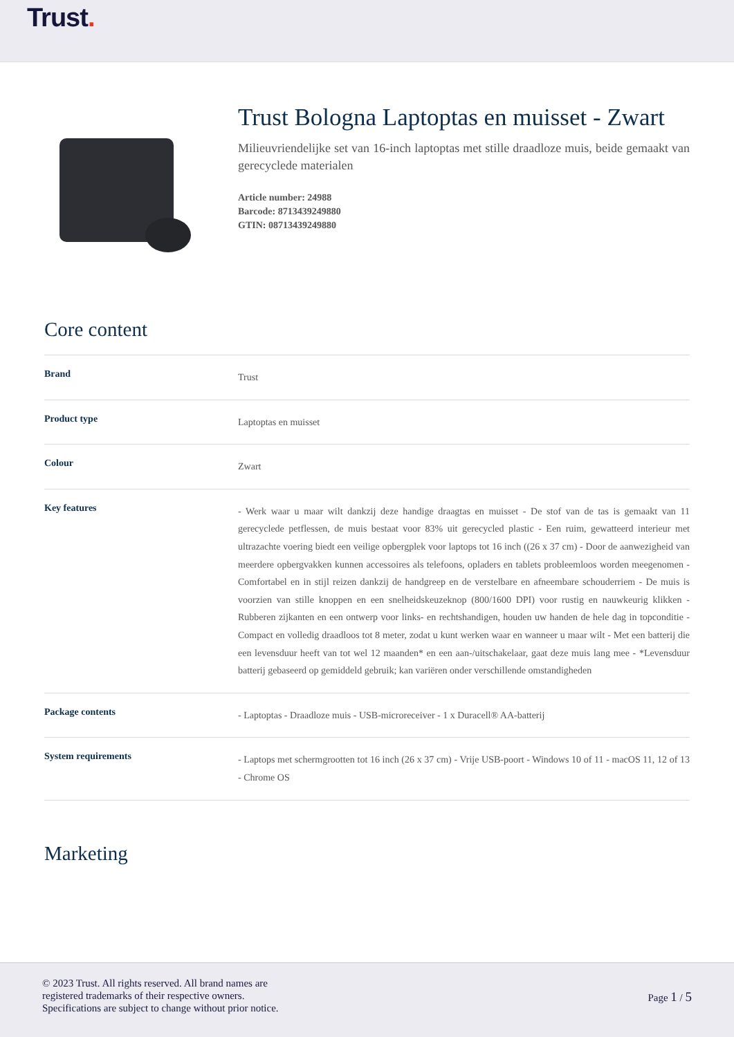Trust.
Trust Bologna Laptoptas en muisset - Zwart
Milieuvriendelijke set van 16-inch laptoptas met stille draadloze muis, beide gemaakt van gerecyclede materialen
Article number: 24988
Barcode: 8713439249880
GTIN: 08713439249880
Core content
| Brand | Trust |
| Product type | Laptoptas en muisset |
| Colour | Zwart |
| Key features | - Werk waar u maar wilt dankzij deze handige draagtas en muisset - De stof van de tas is gemaakt van 11 gerecyclede petflessen, de muis bestaat voor 83% uit gerecycled plastic - Een ruim, gewatteerd interieur met ultrazachte voering biedt een veilige opbergplek voor laptops tot 16 inch ((26 x 37 cm) - Door de aanwezigheid van meerdere opbergvakken kunnen accessoires als telefoons, opladers en tablets probleemloos worden meegenomen - Comfortabel en in stijl reizen dankzij de handgreep en de verstelbare en afneembare schouderriem - De muis is voorzien van stille knoppen en een snelheidskeuzeknop (800/1600 DPI) voor rustig en nauwkeurig klikken - Rubberen zijkanten en een ontwerp voor links- en rechtshandigen, houden uw handen de hele dag in topconditie - Compact en volledig draadloos tot 8 meter, zodat u kunt werken waar en wanneer u maar wilt - Met een batterij die een levensduur heeft van tot wel 12 maanden* en een aan-/uitschakelaar, gaat deze muis lang mee - *Levensduur batterij gebaseerd op gemiddeld gebruik; kan variëren onder verschillende omstandigheden |
| Package contents | - Laptoptas - Draadloze muis - USB-microreceiver - 1 x Duracell® AA-batterij |
| System requirements | - Laptops met schermgrootten tot 16 inch (26 x 37 cm) - Vrije USB-poort - Windows 10 of 11 - macOS 11, 12 of 13 - Chrome OS |
Marketing
© 2023 Trust. All rights reserved. All brand names are
registered trademarks of their respective owners.
Specifications are subject to change without prior notice.
Page 1 / 5